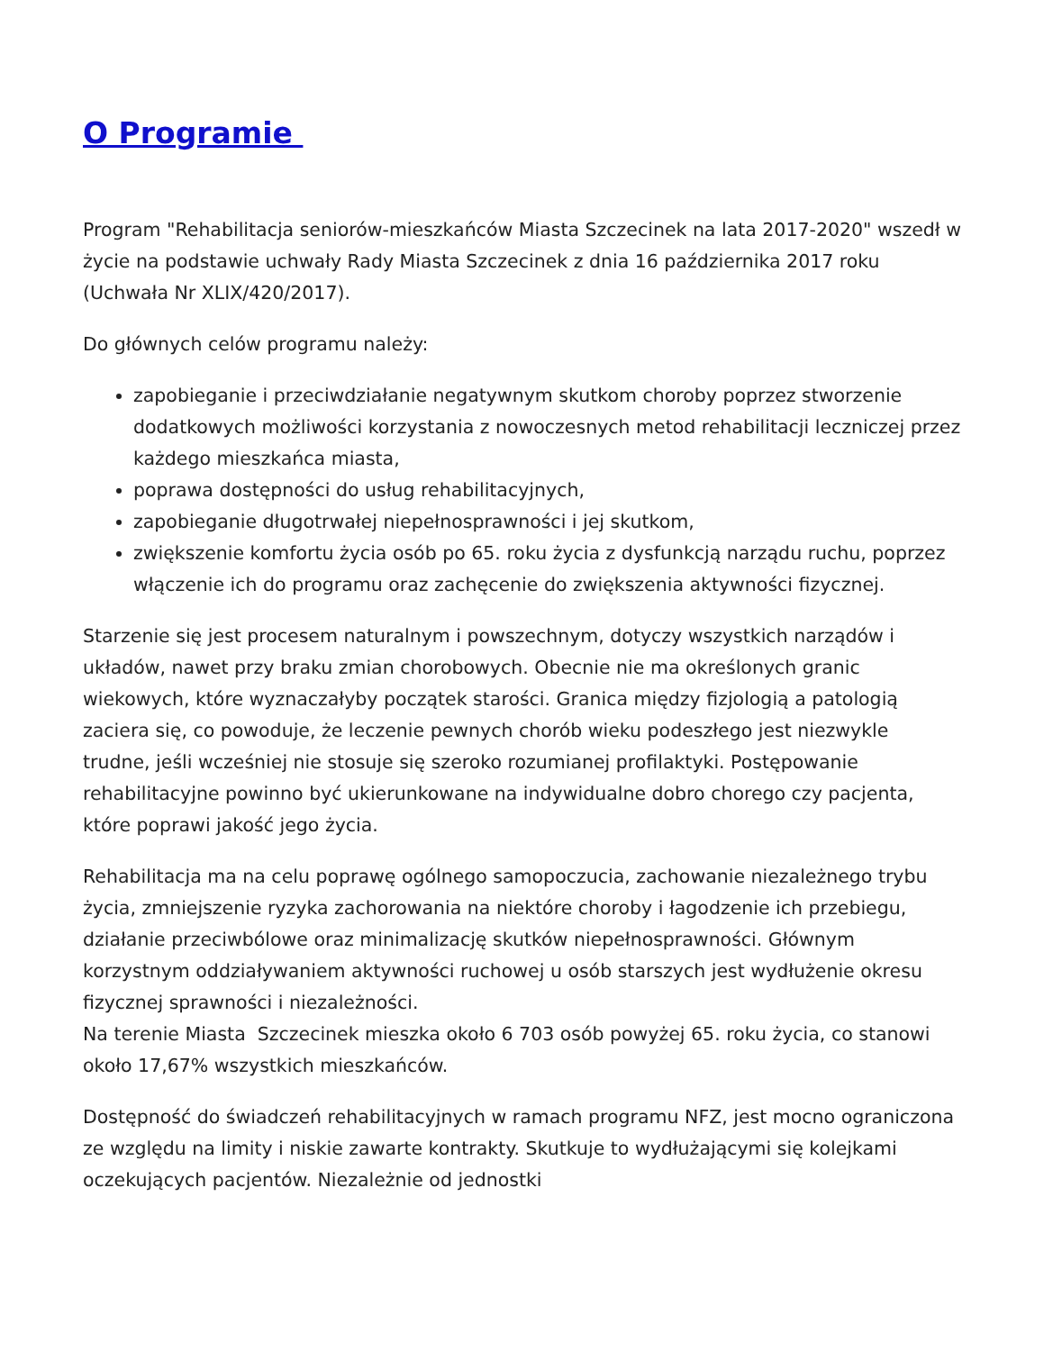O Programie
Program "Rehabilitacja seniorów-mieszkańców Miasta Szczecinek na lata 2017-2020" wszedł w życie na podstawie uchwały Rady Miasta Szczecinek z dnia 16 października 2017 roku (Uchwała Nr XLIX/420/2017).
Do głównych celów programu należy:
zapobieganie i przeciwdziałanie negatywnym skutkom choroby poprzez stworzenie dodatkowych możliwości korzystania z nowoczesnych metod rehabilitacji leczniczej przez każdego mieszkańca miasta,
poprawa dostępności do usług rehabilitacyjnych,
zapobieganie długotrwałej niepełnosprawności i jej skutkom,
zwiększenie komfortu życia osób po 65. roku życia z dysfunkcją narządu ruchu, poprzez włączenie ich do programu oraz zachęcenie do zwiększenia aktywności fizycznej.
Starzenie się jest procesem naturalnym i powszechnym, dotyczy wszystkich narządów i układów, nawet przy braku zmian chorobowych. Obecnie nie ma określonych granic wiekowych, które wyznaczałyby początek starości. Granica między fizjologią a patologią zaciera się, co powoduje, że leczenie pewnych chorób wieku podeszłego jest niezwykle trudne, jeśli wcześniej nie stosuje się szeroko rozumianej profilaktyki. Postępowanie rehabilitacyjne powinno być ukierunkowane na indywidualne dobro chorego czy pacjenta, które poprawi jakość jego życia.
Rehabilitacja ma na celu poprawę ogólnego samopoczucia, zachowanie niezależnego trybu życia, zmniejszenie ryzyka zachorowania na niektóre choroby i łagodzenie ich przebiegu, działanie przeciwbólowe oraz minimalizację skutków niepełnosprawności. Głównym korzystnym oddziaływaniem aktywności ruchowej u osób starszych jest wydłużenie okresu fizycznej sprawności i niezależności.
Na terenie Miasta Szczecinek mieszka około 6 703 osób powyżej 65. roku życia, co stanowi około 17,67% wszystkich mieszkańców.
Dostępność do świadczeń rehabilitacyjnych w ramach programu NFZ, jest mocno ograniczona ze względu na limity i niskie zawarte kontrakty. Skutkuje to wydłużającymi się kolejkami oczekujących pacjentów. Niezależnie od jednostki